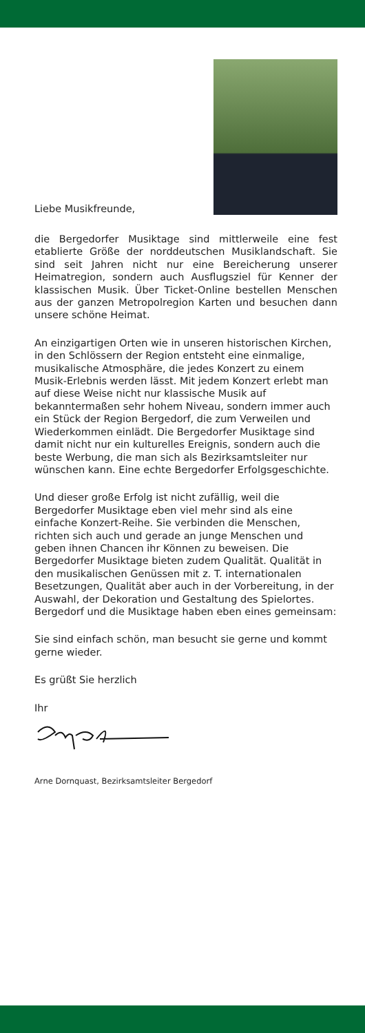Liebe Musikfreunde,
die Bergedorfer Musiktage sind mittlerweile eine fest etablierte Größe der norddeutschen Musiklandschaft. Sie sind seit Jahren nicht nur eine Bereicherung unserer Heimatregion, sondern auch Ausflugsziel für Kenner der klassischen Musik. Über Ticket-Online bestellen Menschen aus der ganzen Metropolregion Karten und besuchen dann unsere schöne Heimat.
An einzigartigen Orten wie in unseren historischen Kirchen, in den Schlössern der Region entsteht eine einmalige, musikalische Atmosphäre, die jedes Konzert zu einem Musik-Erlebnis werden lässt. Mit jedem Konzert erlebt man auf diese Weise nicht nur klassische Musik auf bekanntermaßen sehr hohem Niveau, sondern immer auch ein Stück der Region Bergedorf, die zum Verweilen und Wiederkommen einlädt. Die Bergedorfer Musiktage sind damit nicht nur ein kulturelles Ereignis, sondern auch die beste Werbung, die man sich als Bezirksamtsleiter nur wünschen kann. Eine echte Bergedorfer Erfolgsgeschichte.
Und dieser große Erfolg ist nicht zufällig, weil die Bergedorfer Musiktage eben viel mehr sind als eine einfache Konzert-Reihe. Sie verbinden die Menschen, richten sich auch und gerade an junge Menschen und geben ihnen Chancen ihr Können zu beweisen. Die Bergedorfer Musiktage bieten zudem Qualität. Qualität in den musikalischen Genüssen mit z. T. internationalen Besetzungen, Qualität aber auch in der Vorbereitung, in der Auswahl, der Dekoration und Gestaltung des Spielortes. Bergedorf und die Musiktage haben eben eines gemeinsam:
Sie sind einfach schön, man besucht sie gerne und kommt gerne wieder.
Es grüßt Sie herzlich
Ihr
Arne Dornquast, Bezirksamtsleiter Bergedorf